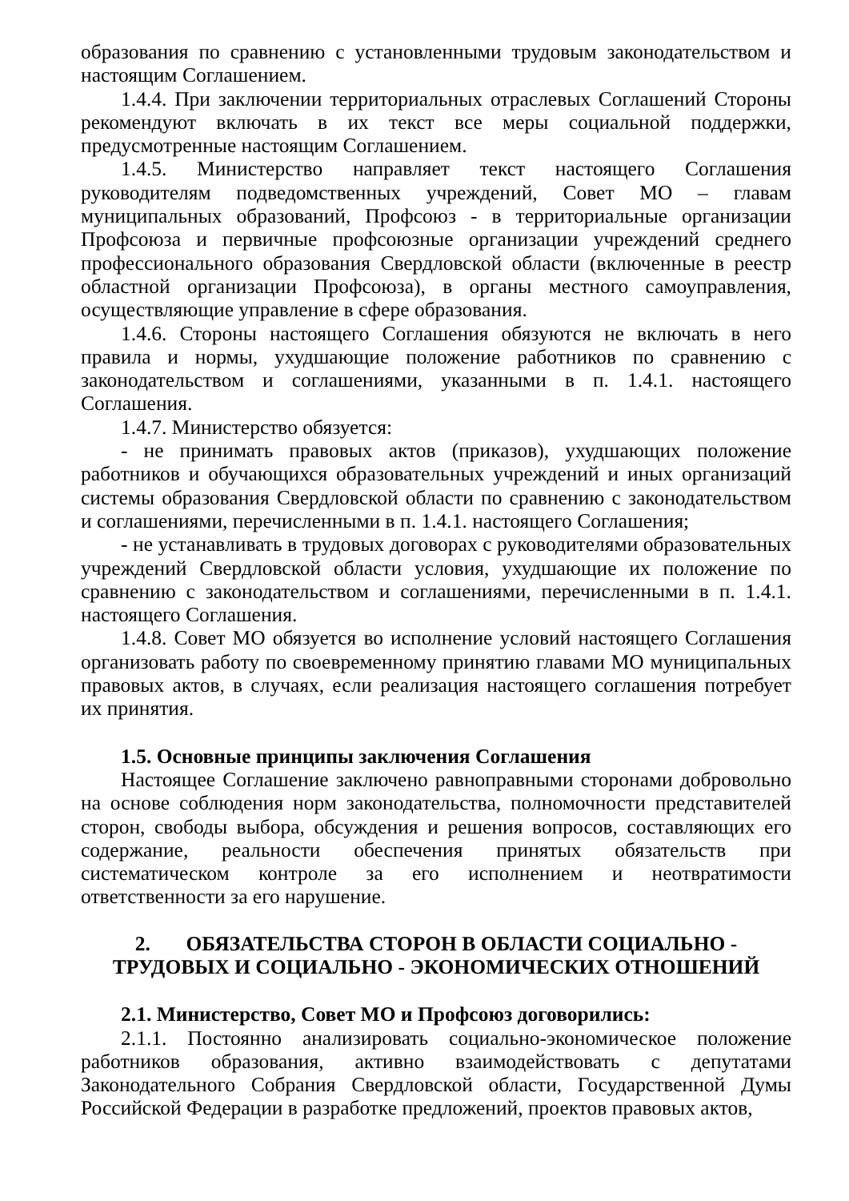образования по сравнению с установленными трудовым законодательством и настоящим Соглашением.
1.4.4. При заключении территориальных отраслевых Соглашений Стороны рекомендуют включать в их текст все меры социальной поддержки, предусмотренные настоящим Соглашением.
1.4.5. Министерство направляет текст настоящего Соглашения руководителям подведомственных учреждений, Совет МО – главам муниципальных образований, Профсоюз - в территориальные организации Профсоюза и первичные профсоюзные организации учреждений среднего профессионального образования Свердловской области (включенные в реестр областной организации Профсоюза), в органы местного самоуправления, осуществляющие управление в сфере образования.
1.4.6. Стороны настоящего Соглашения обязуются не включать в него правила и нормы, ухудшающие положение работников по сравнению с законодательством и соглашениями, указанными в п. 1.4.1. настоящего Соглашения.
1.4.7. Министерство обязуется:
- не принимать правовых актов (приказов), ухудшающих положение работников и обучающихся образовательных учреждений и иных организаций системы образования Свердловской области по сравнению с законодательством и соглашениями, перечисленными в п. 1.4.1. настоящего Соглашения;
- не устанавливать в трудовых договорах с руководителями образовательных учреждений Свердловской области условия, ухудшающие их положение по сравнению с законодательством и соглашениями, перечисленными в п. 1.4.1. настоящего Соглашения.
1.4.8. Совет МО обязуется во исполнение условий настоящего Соглашения организовать работу по своевременному принятию главами МО муниципальных правовых актов, в случаях, если реализация настоящего соглашения потребует их принятия.
1.5. Основные принципы заключения Соглашения
Настоящее Соглашение заключено равноправными сторонами добровольно на основе соблюдения норм законодательства, полномочности представителей сторон, свободы выбора, обсуждения и решения вопросов, составляющих его содержание, реальности обеспечения принятых обязательств при систематическом контроле за его исполнением и неотвратимости ответственности за его нарушение.
2. ОБЯЗАТЕЛЬСТВА СТОРОН В ОБЛАСТИ СОЦИАЛЬНО - ТРУДОВЫХ И СОЦИАЛЬНО - ЭКОНОМИЧЕСКИХ ОТНОШЕНИЙ
2.1. Министерство, Совет МО и Профсоюз договорились:
2.1.1. Постоянно анализировать социально-экономическое положение работников образования, активно взаимодействовать с депутатами Законодательного Собрания Свердловской области, Государственной Думы Российской Федерации в разработке предложений, проектов правовых актов,